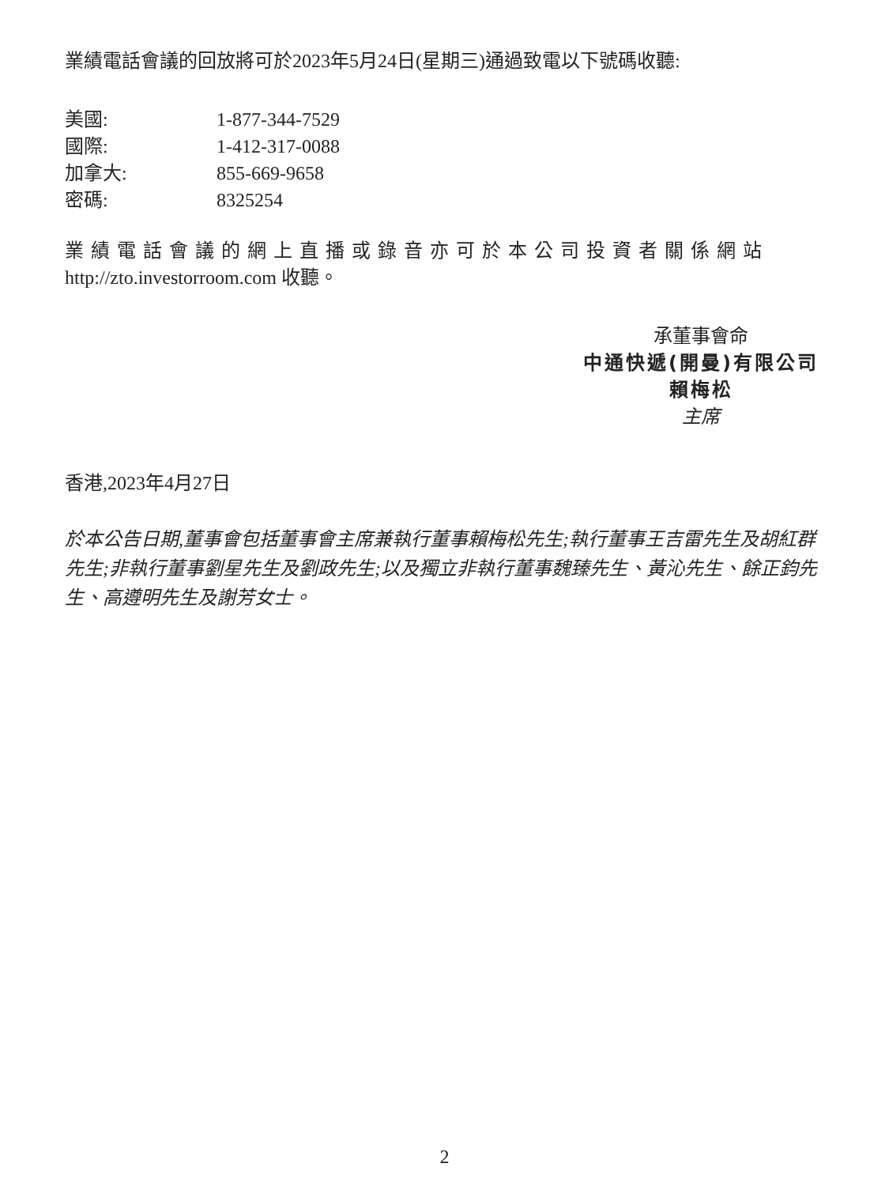業績電話會議的回放將可於2023年5月24日(星期三)通過致電以下號碼收聽:
| 美國: | 1-877-344-7529 |
| 國際: | 1-412-317-0088 |
| 加拿大: | 855-669-9658 |
| 密碼: | 8325254 |
業績電話會議的網上直播或錄音亦可於本公司投資者關係網站
http://zto.investorroom.com 收聽。
承董事會命
中通快遞(開曼)有限公司
賴梅松
主席
香港,2023年4月27日
於本公告日期,董事會包括董事會主席兼執行董事賴梅松先生;執行董事王吉雷先生及胡紅群先生;非執行董事劉星先生及劉政先生;以及獨立非執行董事魏臻先生、黃沁先生、餘正鈞先生、高遵明先生及謝芳女士。
2